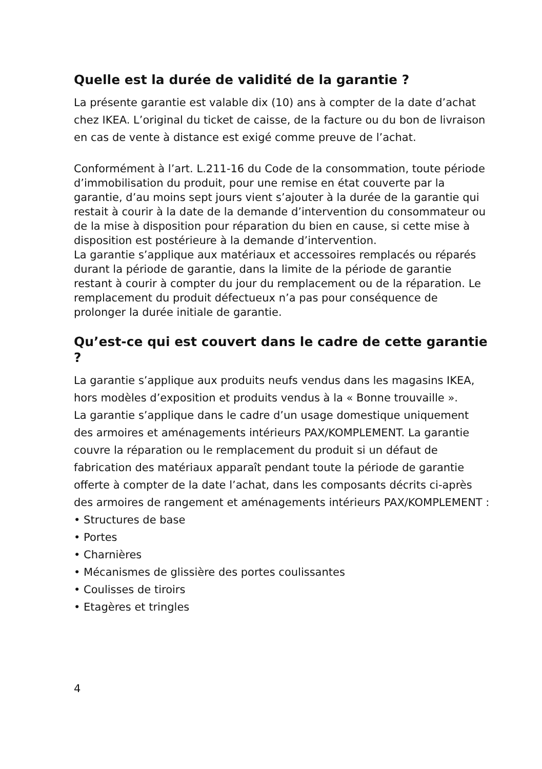Quelle est la durée de validité de la garantie ?
La présente garantie est valable dix (10) ans à compter de la date d’achat chez IKEA. L’original du ticket de caisse, de la facture ou du bon de livraison en cas de vente à distance est exigé comme preuve de l’achat.
Conformément à l’art. L.211-16 du Code de la consommation, toute période d’immobilisation du produit, pour une remise en état couverte par la garantie, d’au moins sept jours vient s’ajouter à la durée de la garantie qui restait à courir à la date de la demande d’intervention du consommateur ou de la mise à disposition pour réparation du bien en cause, si cette mise à disposition est postérieure à la demande d’intervention.
La garantie s’applique aux matériaux et accessoires remplacés ou réparés durant la période de garantie, dans la limite de la période de garantie restant à courir à compter du jour du remplacement ou de la réparation. Le remplacement du produit défectueux n’a pas pour conséquence de prolonger la durée initiale de garantie.
Qu’est-ce qui est couvert dans le cadre de cette garantie ?
La garantie s’applique aux produits neufs vendus dans les magasins IKEA, hors modèles d’exposition et produits vendus à la « Bonne trouvaille ».
La garantie s’applique dans le cadre d’un usage domestique uniquement des armoires et aménagements intérieurs PAX/KOMPLEMENT. La garantie couvre la réparation ou le remplacement du produit si un défaut de fabrication des matériaux apparaît pendant toute la période de garantie offerte à compter de la date l’achat, dans les composants décrits ci-après des armoires de rangement et aménagements intérieurs PAX/KOMPLEMENT :
• Structures de base
• Portes
• Charnières
• Mécanismes de glissière des portes coulissantes
• Coulisses de tiroirs
• Etagères et tringles
4